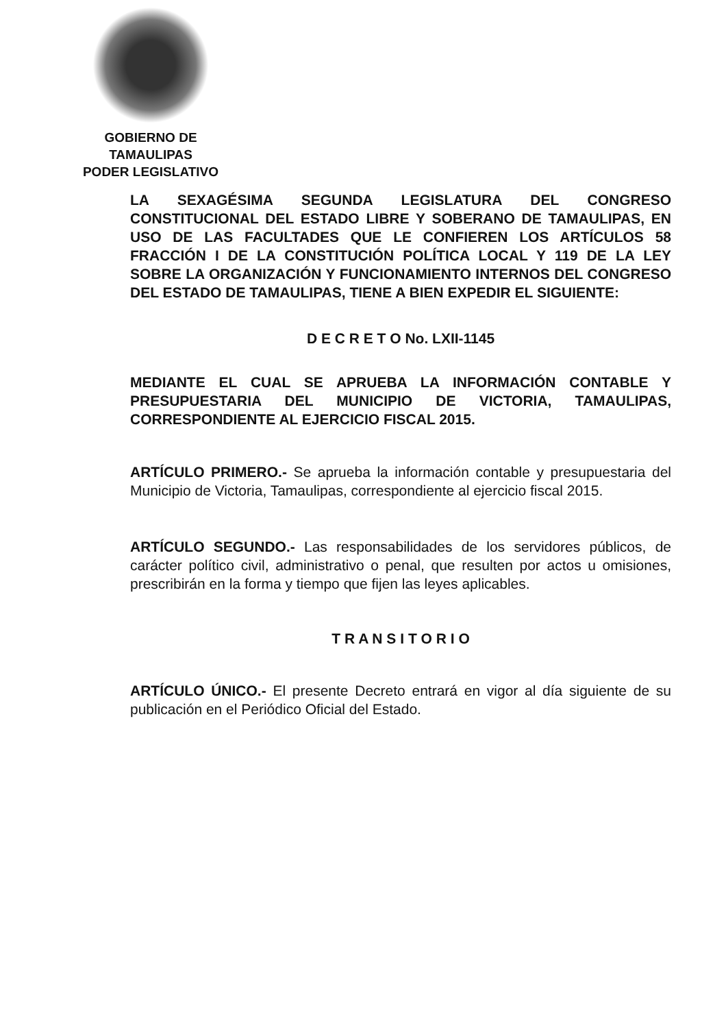GOBIERNO DE TAMAULIPAS
PODER LEGISLATIVO
LA SEXAGÉSIMA SEGUNDA LEGISLATURA DEL CONGRESO CONSTITUCIONAL DEL ESTADO LIBRE Y SOBERANO DE TAMAULIPAS, EN USO DE LAS FACULTADES QUE LE CONFIEREN LOS ARTÍCULOS 58 FRACCIÓN I DE LA CONSTITUCIÓN POLÍTICA LOCAL Y 119 DE LA LEY SOBRE LA ORGANIZACIÓN Y FUNCIONAMIENTO INTERNOS DEL CONGRESO DEL ESTADO DE TAMAULIPAS, TIENE A BIEN EXPEDIR EL SIGUIENTE:
D E C R E T O No. LXII-1145
MEDIANTE EL CUAL SE APRUEBA LA INFORMACIÓN CONTABLE Y PRESUPUESTARIA DEL MUNICIPIO DE VICTORIA, TAMAULIPAS, CORRESPONDIENTE AL EJERCICIO FISCAL 2015.
ARTÍCULO PRIMERO.- Se aprueba la información contable y presupuestaria del Municipio de Victoria, Tamaulipas, correspondiente al ejercicio fiscal 2015.
ARTÍCULO SEGUNDO.- Las responsabilidades de los servidores públicos, de carácter político civil, administrativo o penal, que resulten por actos u omisiones, prescribirán en la forma y tiempo que fijen las leyes aplicables.
T R A N S I T O R I O
ARTÍCULO ÚNICO.- El presente Decreto entrará en vigor al día siguiente de su publicación en el Periódico Oficial del Estado.